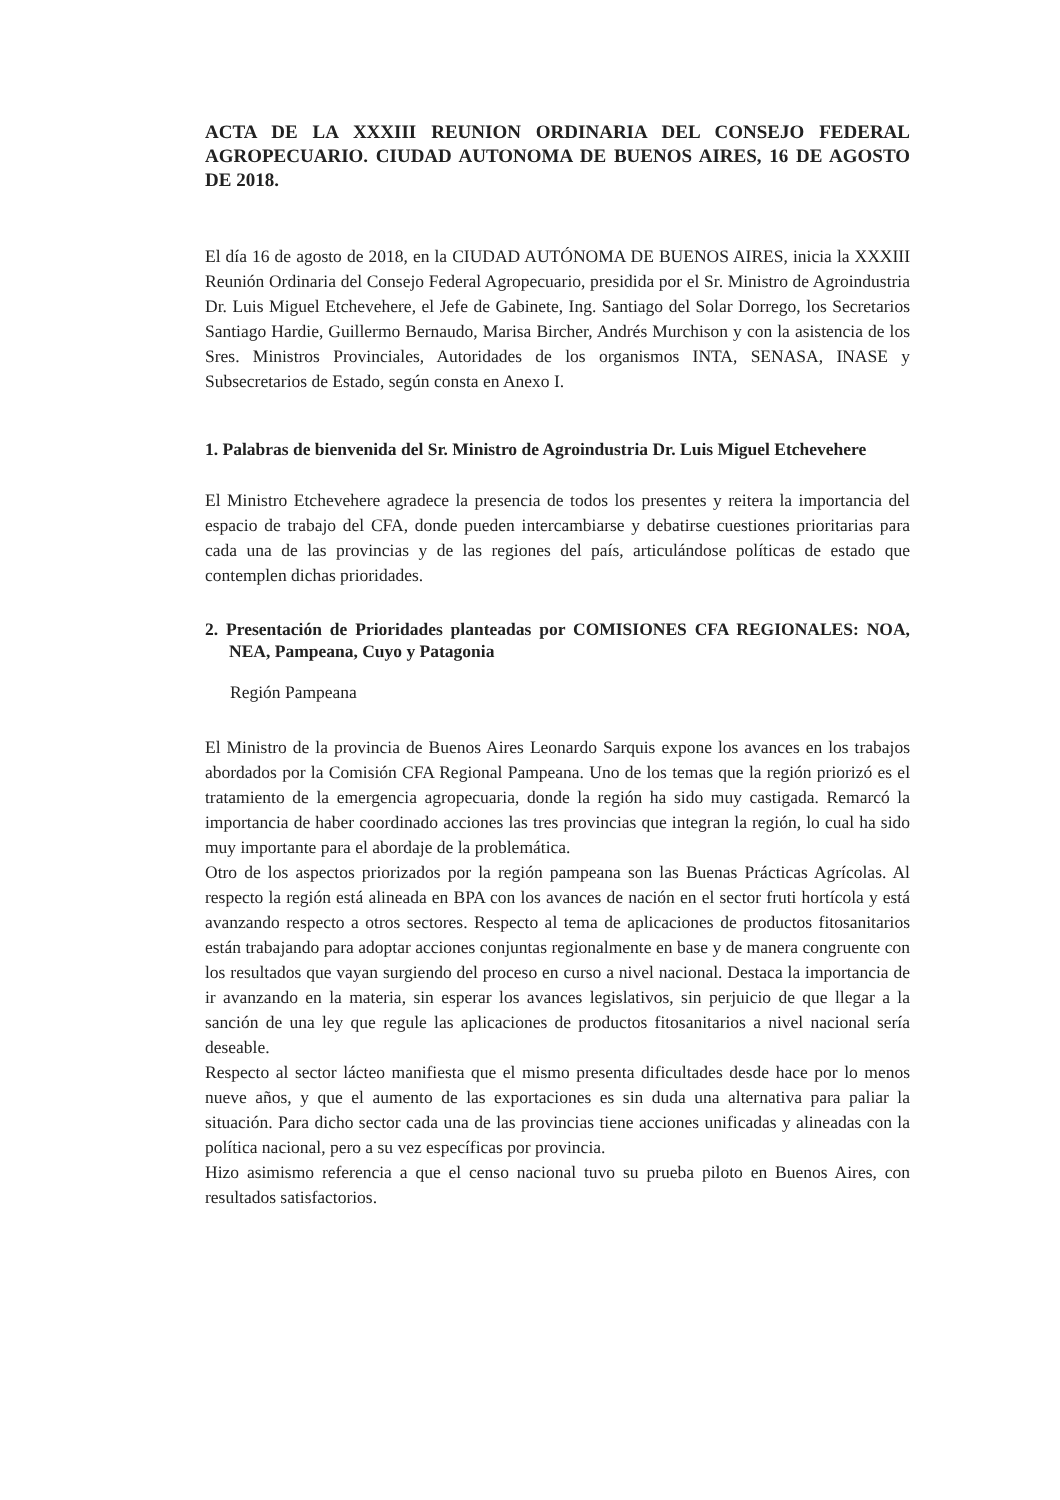ACTA DE LA XXXIII REUNION ORDINARIA DEL CONSEJO FEDERAL AGROPECUARIO. CIUDAD AUTONOMA DE BUENOS AIRES, 16 DE AGOSTO DE 2018.
El día 16 de agosto de 2018, en la CIUDAD AUTÓNOMA DE BUENOS AIRES, inicia la XXXIII Reunión Ordinaria del Consejo Federal Agropecuario, presidida por el Sr. Ministro de Agroindustria Dr. Luis Miguel Etchevehere, el Jefe de Gabinete, Ing. Santiago del Solar Dorrego, los Secretarios Santiago Hardie, Guillermo Bernaudo, Marisa Bircher, Andrés Murchison y con la asistencia de los Sres. Ministros Provinciales, Autoridades de los organismos INTA, SENASA, INASE y Subsecretarios de Estado, según consta en Anexo I.
1. Palabras de bienvenida del Sr. Ministro de Agroindustria Dr. Luis Miguel Etchevehere
El Ministro Etchevehere agradece la presencia de todos los presentes y reitera la importancia del espacio de trabajo del CFA, donde pueden intercambiarse y debatirse cuestiones prioritarias para cada una de las provincias y de las regiones del país, articulándose políticas de estado que contemplen dichas prioridades.
2. Presentación de Prioridades planteadas por COMISIONES CFA REGIONALES: NOA, NEA, Pampeana, Cuyo y Patagonia
Región Pampeana
El Ministro de la provincia de Buenos Aires Leonardo Sarquis expone los avances en los trabajos abordados por la Comisión CFA Regional Pampeana. Uno de los temas que la región priorizó es el tratamiento de la emergencia agropecuaria, donde la región ha sido muy castigada. Remarcó la importancia de haber coordinado acciones las tres provincias que integran la región, lo cual ha sido muy importante para el abordaje de la problemática.
Otro de los aspectos priorizados por la región pampeana son las Buenas Prácticas Agrícolas. Al respecto la región está alineada en BPA con los avances de nación en el sector fruti hortícola y está avanzando respecto a otros sectores. Respecto al tema de aplicaciones de productos fitosanitarios están trabajando para adoptar acciones conjuntas regionalmente en base y de manera congruente con los resultados que vayan surgiendo del proceso en curso a nivel nacional. Destaca la importancia de ir avanzando en la materia, sin esperar los avances legislativos, sin perjuicio de que llegar a la sanción de una ley que regule las aplicaciones de productos fitosanitarios a nivel nacional sería deseable.
Respecto al sector lácteo manifiesta que el mismo presenta dificultades desde hace por lo menos nueve años, y que el aumento de las exportaciones es sin duda una alternativa para paliar la situación. Para dicho sector cada una de las provincias tiene acciones unificadas y alineadas con la política nacional, pero a su vez específicas por provincia.
Hizo asimismo referencia a que el censo nacional tuvo su prueba piloto en Buenos Aires, con resultados satisfactorios.